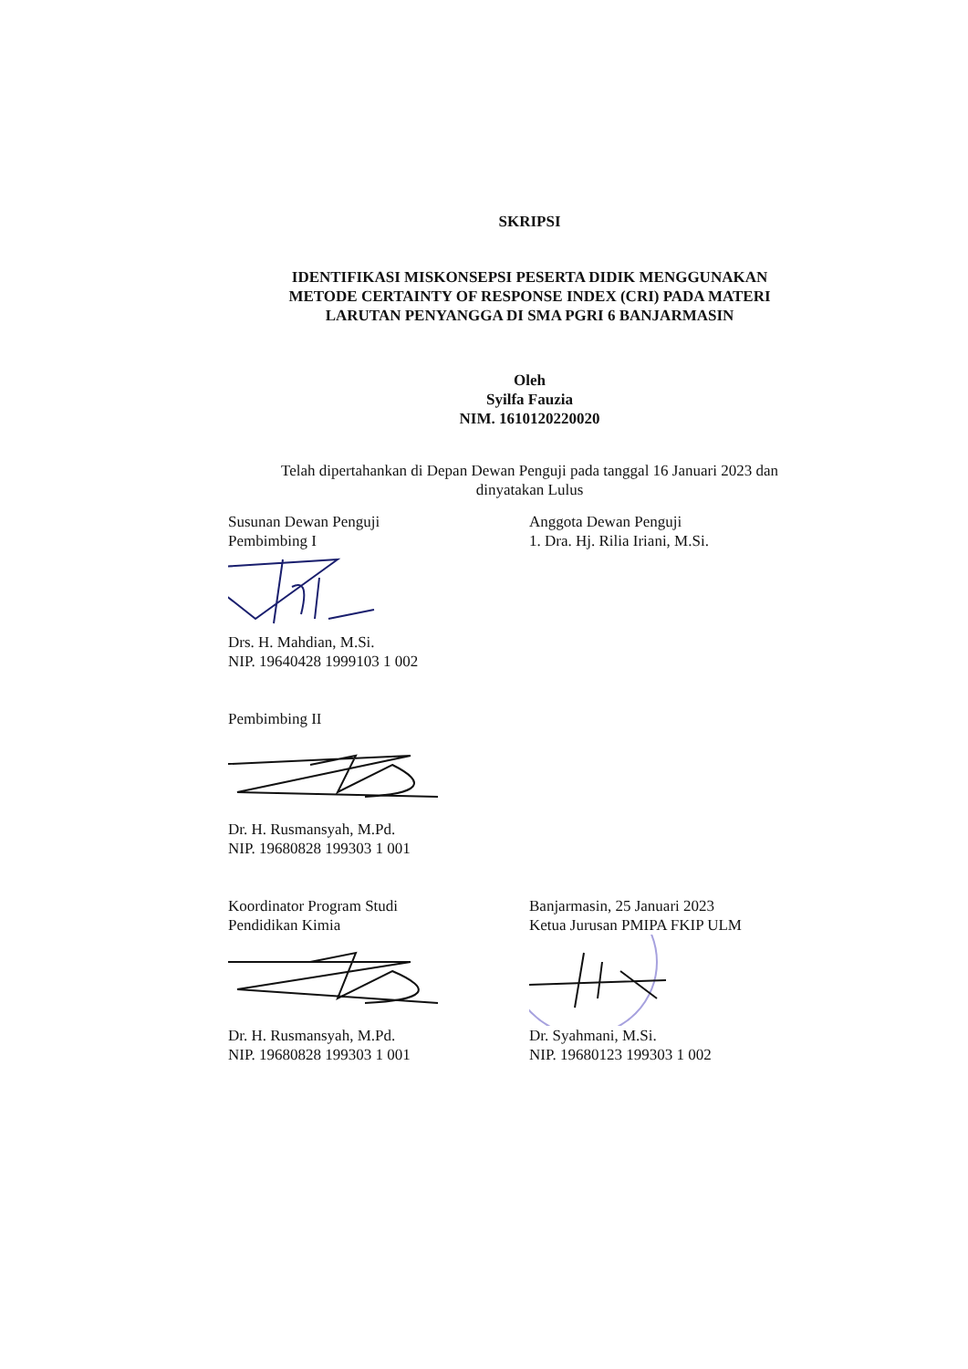SKRIPSI
IDENTIFIKASI MISKONSEPSI PESERTA DIDIK MENGGUNAKAN
METODE CERTAINTY OF RESPONSE INDEX (CRI) PADA MATERI
LARUTAN PENYANGGA DI SMA PGRI 6 BANJARMASIN
Oleh
Syilfa Fauzia
NIM. 1610120220020
Telah dipertahankan di Depan Dewan Penguji pada tanggal 16 Januari 2023 dan
dinyatakan Lulus
Susunan Dewan Penguji
Pembimbing I
Anggota Dewan Penguji
1. Dra. Hj. Rilia Iriani, M.Si.
Drs. H. Mahdian, M.Si.
NIP. 19640428 1999103 1 002
Pembimbing II
Dr. H. Rusmansyah, M.Pd.
NIP. 19680828 199303 1 001
Koordinator Program Studi
Pendidikan Kimia
Banjarmasin, 25 Januari 2023
Ketua Jurusan PMIPA FKIP ULM
Dr. H. Rusmansyah, M.Pd.
NIP. 19680828 199303 1 001
Dr. Syahmani, M.Si.
NIP. 19680123 199303 1 002